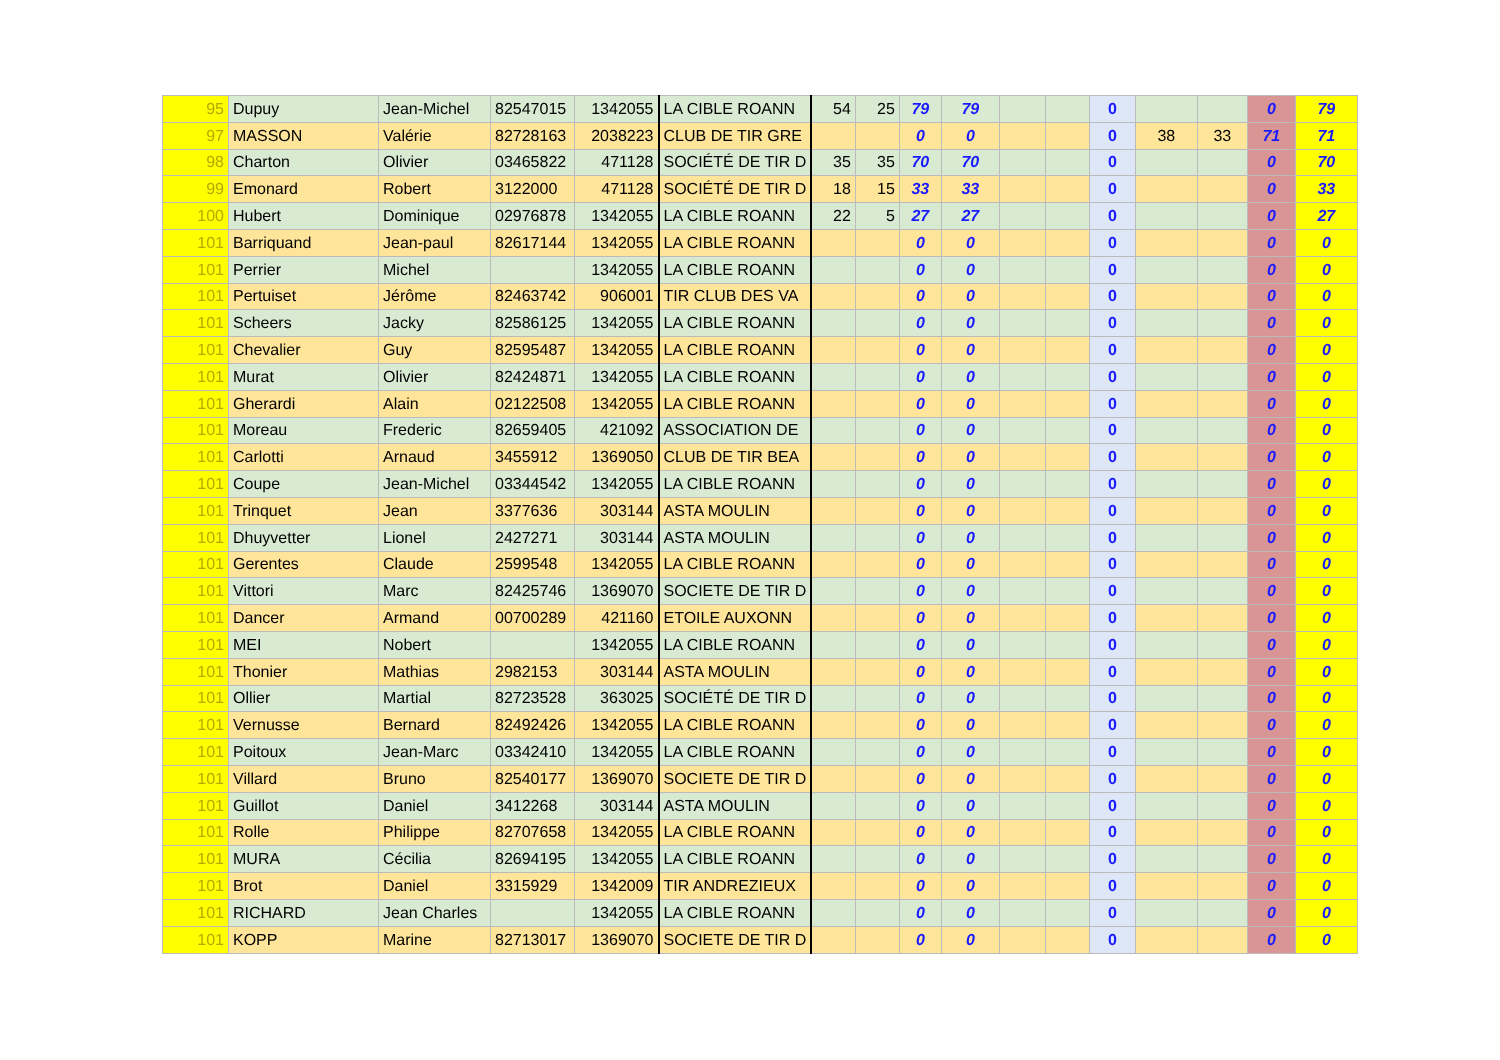| 95 | Dupuy | Jean-Michel | 82547015 | 1342055 | LA CIBLE ROANN | 54 | 25 | 79 | 79 | | | 0 | | | 0 | 79 |
| 97 | MASSON | Valérie | 82728163 | 2038223 | CLUB DE TIR GRE | | | 0 | 0 | | | 0 | 38 | 33 | 71 | 71 |
| 98 | Charton | Olivier | 03465822 | 471128 | SOCIÉTÉ DE TIR D | 35 | 35 | 70 | 70 | | | 0 | | | 0 | 70 |
| 99 | Emonard | Robert | 3122000 | 471128 | SOCIÉTÉ DE TIR D | 18 | 15 | 33 | 33 | | | 0 | | | 0 | 33 |
| 100 | Hubert | Dominique | 02976878 | 1342055 | LA CIBLE ROANN | 22 | 5 | 27 | 27 | | | 0 | | | 0 | 27 |
| 101 | Barriquand | Jean-paul | 82617144 | 1342055 | LA CIBLE ROANN | | | 0 | 0 | | | 0 | | | 0 | 0 |
| 101 | Perrier | Michel | | 1342055 | LA CIBLE ROANN | | | 0 | 0 | | | 0 | | | 0 | 0 |
| 101 | Pertuiset | Jérôme | 82463742 | 906001 | TIR CLUB DES VA | | | 0 | 0 | | | 0 | | | 0 | 0 |
| 101 | Scheers | Jacky | 82586125 | 1342055 | LA CIBLE ROANN | | | 0 | 0 | | | 0 | | | 0 | 0 |
| 101 | Chevalier | Guy | 82595487 | 1342055 | LA CIBLE ROANN | | | 0 | 0 | | | 0 | | | 0 | 0 |
| 101 | Murat | Olivier | 82424871 | 1342055 | LA CIBLE ROANN | | | 0 | 0 | | | 0 | | | 0 | 0 |
| 101 | Gherardi | Alain | 02122508 | 1342055 | LA CIBLE ROANN | | | 0 | 0 | | | 0 | | | 0 | 0 |
| 101 | Moreau | Frederic | 82659405 | 421092 | ASSOCIATION DE | | | 0 | 0 | | | 0 | | | 0 | 0 |
| 101 | Carlotti | Arnaud | 3455912 | 1369050 | CLUB DE TIR BEA | | | 0 | 0 | | | 0 | | | 0 | 0 |
| 101 | Coupe | Jean-Michel | 03344542 | 1342055 | LA CIBLE ROANN | | | 0 | 0 | | | 0 | | | 0 | 0 |
| 101 | Trinquet | Jean | 3377636 | 303144 | ASTA MOULIN | | | 0 | 0 | | | 0 | | | 0 | 0 |
| 101 | Dhuyvetter | Lionel | 2427271 | 303144 | ASTA MOULIN | | | 0 | 0 | | | 0 | | | 0 | 0 |
| 101 | Gerentes | Claude | 2599548 | 1342055 | LA CIBLE ROANN | | | 0 | 0 | | | 0 | | | 0 | 0 |
| 101 | Vittori | Marc | 82425746 | 1369070 | SOCIETE DE TIR D | | | 0 | 0 | | | 0 | | | 0 | 0 |
| 101 | Dancer | Armand | 00700289 | 421160 | ETOILE AUXONN | | | 0 | 0 | | | 0 | | | 0 | 0 |
| 101 | MEI | Nobert | | 1342055 | LA CIBLE ROANN | | | 0 | 0 | | | 0 | | | 0 | 0 |
| 101 | Thonier | Mathias | 2982153 | 303144 | ASTA MOULIN | | | 0 | 0 | | | 0 | | | 0 | 0 |
| 101 | Ollier | Martial | 82723528 | 363025 | SOCIÉTÉ DE TIR D | | | 0 | 0 | | | 0 | | | 0 | 0 |
| 101 | Vernusse | Bernard | 82492426 | 1342055 | LA CIBLE ROANN | | | 0 | 0 | | | 0 | | | 0 | 0 |
| 101 | Poitoux | Jean-Marc | 03342410 | 1342055 | LA CIBLE ROANN | | | 0 | 0 | | | 0 | | | 0 | 0 |
| 101 | Villard | Bruno | 82540177 | 1369070 | SOCIETE DE TIR D | | | 0 | 0 | | | 0 | | | 0 | 0 |
| 101 | Guillot | Daniel | 3412268 | 303144 | ASTA MOULIN | | | 0 | 0 | | | 0 | | | 0 | 0 |
| 101 | Rolle | Philippe | 82707658 | 1342055 | LA CIBLE ROANN | | | 0 | 0 | | | 0 | | | 0 | 0 |
| 101 | MURA | Cécilia | 82694195 | 1342055 | LA CIBLE ROANN | | | 0 | 0 | | | 0 | | | 0 | 0 |
| 101 | Brot | Daniel | 3315929 | 1342009 | TIR ANDREZIEUX | | | 0 | 0 | | | 0 | | | 0 | 0 |
| 101 | RICHARD | Jean Charles | | 1342055 | LA CIBLE ROANN | | | 0 | 0 | | | 0 | | | 0 | 0 |
| 101 | KOPP | Marine | 82713017 | 1369070 | SOCIETE DE TIR D | | | 0 | 0 | | | 0 | | | 0 | 0 |